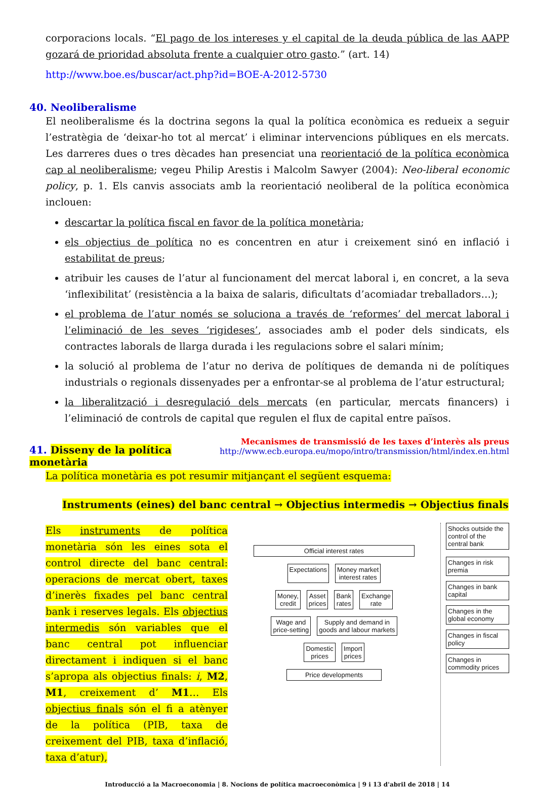corporacions locals. “El pago de los intereses y el capital de la deuda pública de las AAPP gozará de prioridad absoluta frente a cualquier otro gasto.” (art. 14)
http://www.boe.es/buscar/act.php?id=BOE-A-2012-5730
40. Neoliberalisme
El neoliberalisme és la doctrina segons la qual la política econòmica es redueix a seguir l’estratègia de ‘deixar-ho tot al mercat’ i eliminar intervencions públiques en els mercats. Les darreres dues o tres dècades han presenciat una reorientació de la política econòmica cap al neoliberalisme; vegeu Philip Arestis i Malcolm Sawyer (2004): Neo-liberal economic policy, p. 1. Els canvis associats amb la reorientació neoliberal de la política econòmica inclouen:
descartar la política fiscal en favor de la política monetària;
els objectius de política no es concentren en atur i creixement sinó en inflació i estabilitat de preus;
atribuir les causes de l’atur al funcionament del mercat laboral i, en concret, a la seva ‘inflexibilitat’ (resistència a la baixa de salaris, dificultats d’acomiadar treballadors…);
el problema de l’atur només se soluciona a través de ‘reformes’ del mercat laboral i l’eliminació de les seves ‘rigideses’, associades amb el poder dels sindicats, els contractes laborals de llarga durada i les regulacions sobre el salari mínim;
la solució al problema de l’atur no deriva de polítiques de demanda ni de polítiques industrials o regionals dissenyades per a enfrontar-se al problema de l’atur estructural;
la liberalització i desregulació dels mercats (en particular, mercats financers) i l’eliminació de controls de capital que regulen el flux de capital entre països.
41. Disseny de la política monetària
Mecanismes de transmissió de les taxes d’interès als preus
http://www.ecb.europa.eu/mopo/intro/transmission/html/index.en.html
La política monetària es pot resumir mitjançant el següent esquema:
Instruments (eines) del banc central → Objectius intermedis → Objectius finals
Els instruments de política monetària són les eines sota el control directe del banc central: operacions de mercat obert, taxes d’inerès fixades pel banc central bank i reserves legals. Els objectius intermedis són variables que el banc central pot influenciar directament i indiquen si el banc s’apropa als objectius finals: i, M2, M1, creixement d’ M1… Els objectius finals són el fi a atènyer de la política (PIB, taxa de creixement del PIB, taxa d’inflació, taxa d’atur),
Official interest rates
Expectations Money market
interest rates
Money,
credit
Asset
prices
Bank
rates
Exchange
rate
Wage and
price-setting
Supply and demand in
goods and labour markets
Domestic
prices
Import
prices
Price developments
Shocks outside the control of the central bank
Changes in risk premia
Changes in bank capital
Changes in the global economy
Changes in fiscal policy
Changes in commodity prices
Introducció a la Macroeconomia | 8. Nocions de política macroeconòmica | 9 i 13 d'abril de 2018 | 14